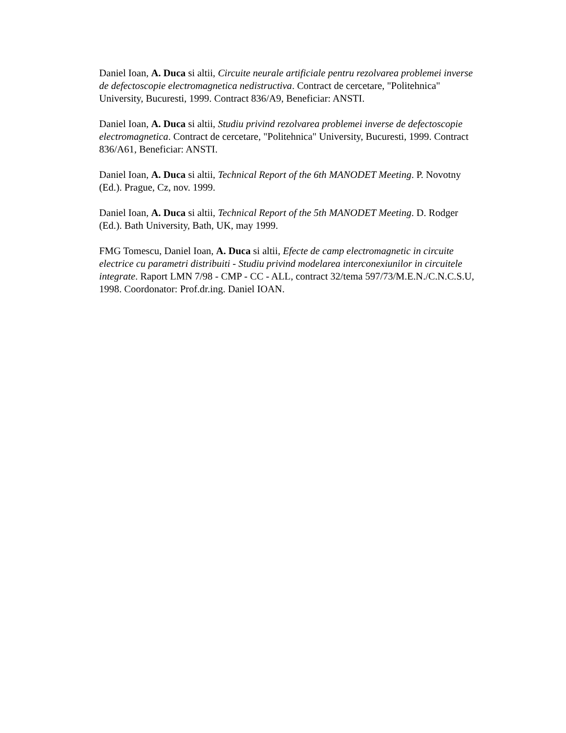Daniel Ioan, A. Duca si altii, Circuite neurale artificiale pentru rezolvarea problemei inverse de defectoscopie electromagnetica nedistructiva. Contract de cercetare, "Politehnica" University, Bucuresti, 1999. Contract 836/A9, Beneficiar: ANSTI.
Daniel Ioan, A. Duca si altii, Studiu privind rezolvarea problemei inverse de defectoscopie electromagnetica. Contract de cercetare, "Politehnica" University, Bucuresti, 1999. Contract 836/A61, Beneficiar: ANSTI.
Daniel Ioan, A. Duca si altii, Technical Report of the 6th MANODET Meeting. P. Novotny (Ed.). Prague, Cz, nov. 1999.
Daniel Ioan, A. Duca si altii, Technical Report of the 5th MANODET Meeting. D. Rodger (Ed.). Bath University, Bath, UK, may 1999.
FMG Tomescu, Daniel Ioan, A. Duca si altii, Efecte de camp electromagnetic in circuite electrice cu parametri distribuiti - Studiu privind modelarea interconexiunilor in circuitele integrate. Raport LMN 7/98 - CMP - CC - ALL, contract 32/tema 597/73/M.E.N./C.N.C.S.U, 1998. Coordonator: Prof.dr.ing. Daniel IOAN.